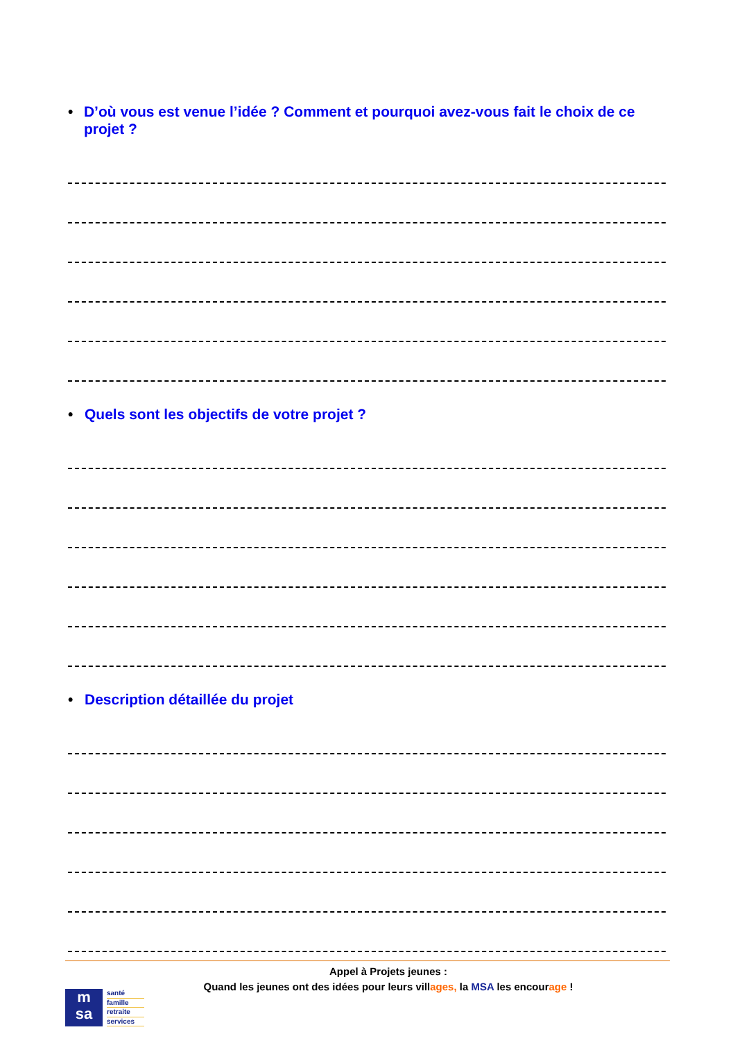• D’où vous est venue l’idée ? Comment et pourquoi avez-vous fait le choix de ce projet ?
• Quels sont les objectifs de votre projet ?
• Description détaillée du projet
Appel à Projets jeunes :
Quand les jeunes ont des idées pour leurs villages, la MSA les encourage !
m
sa
santé
famille
retraite
services